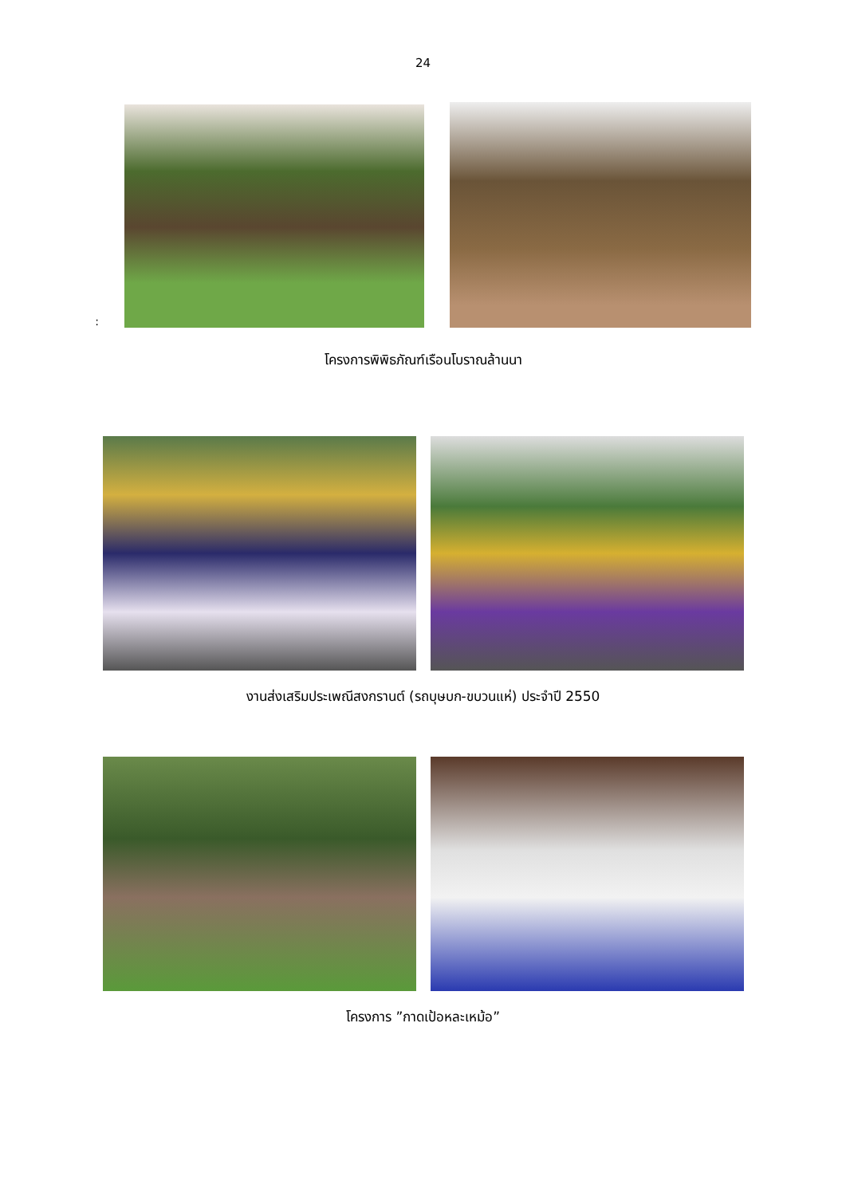24
:
โครงการพิพิธภัณฑ์เรือนโบราณล้านนา
งานส่งเสริมประเพณีสงกรานต์ (รถบุษบก-ขบวนแห่) ประจำปี 2550
โครงการ ”กาดเป้อหละเหม้อ”